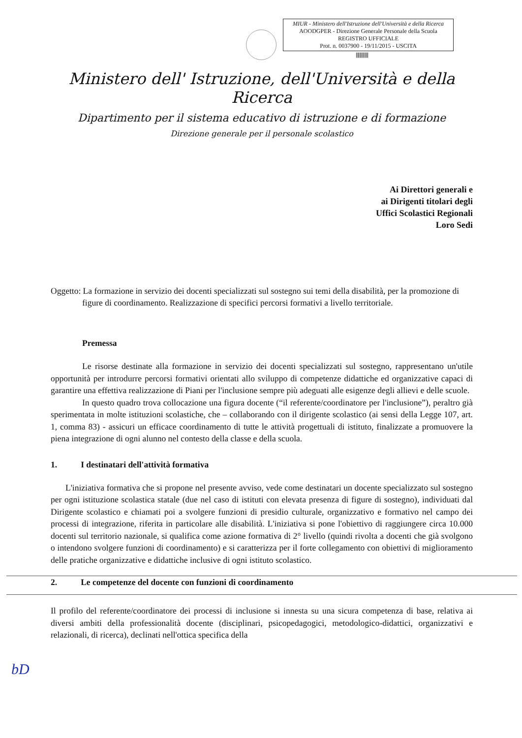MIUR - Ministero dell'Istruzione dell'Università e della Ricerca
AOODGPER - Direzione Generale Personale della Scuola
REGISTRO UFFICIALE
Prot. n. 0037900 - 19/11/2015 - USCITA
||||||||||||||||||
Ministero dell' Istruzione, dell'Università e della Ricerca
Dipartimento per il sistema educativo di istruzione e di formazione
Direzione generale per il personale scolastico
Ai Direttori generali e
ai Dirigenti titolari degli
Uffici Scolastici Regionali
Loro Sedi
Oggetto: La formazione in servizio dei docenti specializzati sul sostegno sui temi della disabilità, per la promozione di figure di coordinamento. Realizzazione di specifici percorsi formativi a livello territoriale.
Premessa
Le risorse destinate alla formazione in servizio dei docenti specializzati sul sostegno, rappresentano un'utile opportunità per introdurre percorsi formativi orientati allo sviluppo di competenze didattiche ed organizzative capaci di garantire una effettiva realizzazione di Piani per l'inclusione sempre più adeguati alle esigenze degli allievi e delle scuole.
In questo quadro trova collocazione una figura docente (“il referente/coordinatore per l'inclusione”), peraltro già sperimentata in molte istituzioni scolastiche, che – collaborando con il dirigente scolastico (ai sensi della Legge 107, art. 1, comma 83) - assicuri un efficace coordinamento di tutte le attività progettuali di istituto, finalizzate a promuovere la piena integrazione di ogni alunno nel contesto della classe e della scuola.
1. I destinatari dell'attività formativa
L'iniziativa formativa che si propone nel presente avviso, vede come destinatari un docente specializzato sul sostegno per ogni istituzione scolastica statale (due nel caso di istituti con elevata presenza di figure di sostegno), individuati dal Dirigente scolastico e chiamati poi a svolgere funzioni di presidio culturale, organizzativo e formativo nel campo dei processi di integrazione, riferita in particolare alle disabilità. L'iniziativa si pone l'obiettivo di raggiungere circa 10.000 docenti sul territorio nazionale, si qualifica come azione formativa di 2° livello (quindi rivolta a docenti che già svolgono o intendono svolgere funzioni di coordinamento) e si caratterizza per il forte collegamento con obiettivi di miglioramento delle pratiche organizzative e didattiche inclusive di ogni istituto scolastico.
2. Le competenze del docente con funzioni di coordinamento
Il profilo del referente/coordinatore dei processi di inclusione si innesta su una sicura competenza di base, relativa ai diversi ambiti della professionalità docente (disciplinari, psicopedagogici, metodologico-didattici, organizzativi e relazionali, di ricerca), declinati nell'ottica specifica della
bD